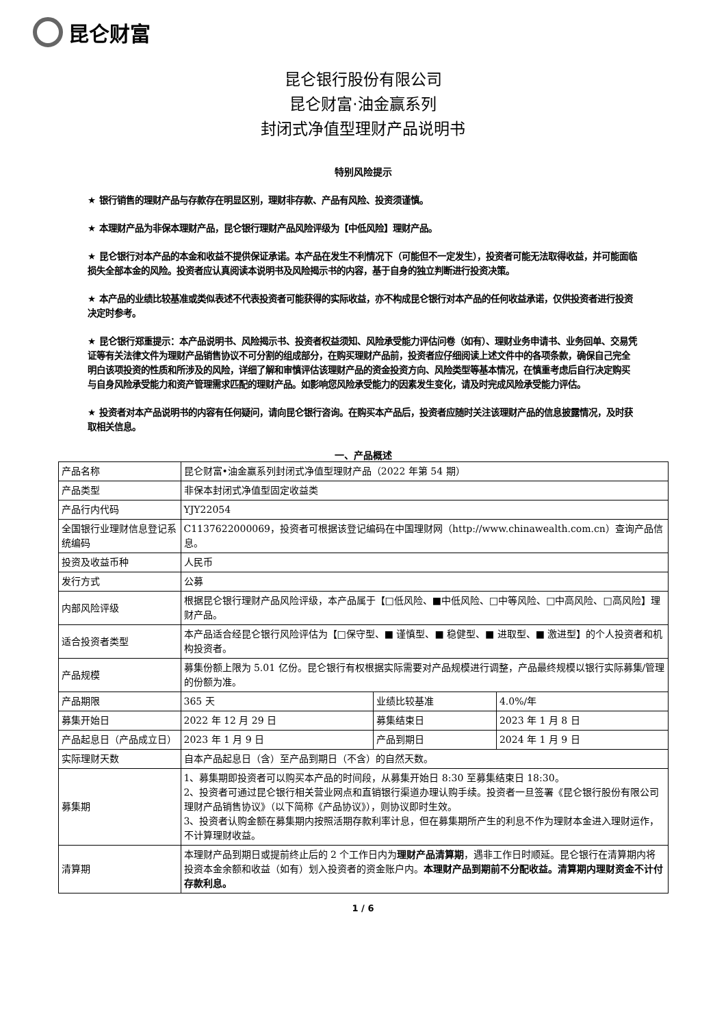昆仑财富
昆仑银行股份有限公司
昆仑财富·油金赢系列
封闭式净值型理财产品说明书
特别风险提示
★ 银行销售的理财产品与存款存在明显区别，理财非存款、产品有风险、投资须谨慎。
★ 本理财产品为非保本理财产品，昆仑银行理财产品风险评级为【中低风险】理财产品。
★ 昆仑银行对本产品的本金和收益不提供保证承诺。本产品在发生不利情况下（可能但不一定发生），投资者可能无法取得收益，并可能面临损失全部本金的风险。投资者应认真阅读本说明书及风险揭示书的内容，基于自身的独立判断进行投资决策。
★ 本产品的业绩比较基准或类似表述不代表投资者可能获得的实际收益，亦不构成昆仑银行对本产品的任何收益承诺，仅供投资者进行投资决定时参考。
★ 昆仑银行郑重提示：本产品说明书、风险揭示书、投资者权益须知、风险承受能力评估问卷（如有）、理财业务申请书、业务回单、交易凭证等有关法律文件为理财产品销售协议不可分割的组成部分，在购买理财产品前，投资者应仔细阅读上述文件中的各项条款，确保自己完全明白该项投资的性质和所涉及的风险，详细了解和审慎评估该理财产品的资金投资方向、风险类型等基本情况，在慎重考虑后自行决定购买与自身风险承受能力和资产管理需求匹配的理财产品。如影响您风险承受能力的因素发生变化，请及时完成风险承受能力评估。
★ 投资者对本产品说明书的内容有任何疑问，请向昆仑银行咨询。在购买本产品后，投资者应随时关注该理财产品的信息披露情况，及时获取相关信息。
一、产品概述
| 产品名称 | 昆仑财富•油金赢系列封闭式净值型理财产品（2022 年第 54 期） | | |
| 产品类型 | 非保本封闭式净值型固定收益类 | | |
| 产品行内代码 | YJY22054 | | |
| 全国银行业理财信息登记系统编码 | C1137622000069，投资者可根据该登记编码在中国理财网（http://www.chinawealth.com.cn）查询产品信息。 | | |
| 投资及收益币种 | 人民币 | | |
| 发行方式 | 公募 | | |
| 内部风险评级 | 根据昆仑银行理财产品风险评级，本产品属于【□低风险、■中低风险、□中等风险、□中高风险、□高风险】理财产品。 | | |
| 适合投资者类型 | 本产品适合经昆仑银行风险评估为【□保守型、■ 谨慎型、■ 稳健型、■ 进取型、■ 激进型】的个人投资者和机构投资者。 | | |
| 产品规模 | 募集份额上限为 5.01 亿份。昆仑银行有权根据实际需要对产品规模进行调整，产品最终规模以银行实际募集/管理的份额为准。 | | |
| 产品期限 | 365 天 | 业绩比较基准 | 4.0%/年 |
| 募集开始日 | 2022 年 12 月 29 日 | 募集结束日 | 2023 年 1 月 8 日 |
| 产品起息日（产品成立日） | 2023 年 1 月 9 日 | 产品到期日 | 2024 年 1 月 9 日 |
| 实际理财天数 | 自本产品起息日（含）至产品到期日（不含）的自然天数。 | | |
| 募集期 | 1、募集期即投资者可以购买本产品的时间段，从募集开始日 8:30 至募集结束日 18:30。 2、投资者可通过昆仑银行相关营业网点和直销银行渠道办理认购手续。投资者一旦签署《昆仑银行股份有限公司理财产品销售协议》（以下简称《产品协议》），则协议即时生效。 3、投资者认购金额在募集期内按照活期存款利率计息，但在募集期所产生的利息不作为理财本金进入理财运作，不计算理财收益。 | | |
| 清算期 | 本理财产品到期日或提前终止后的 2 个工作日内为 理财产品清算期 ，遇非工作日时顺延。昆仑银行在清算期内将投资本金余额和收益（如有）划入投资者的资金账户内。 本理财产品到期前不分配收益。清算期内理财资金不计付存款利息。 | | |
1 / 6